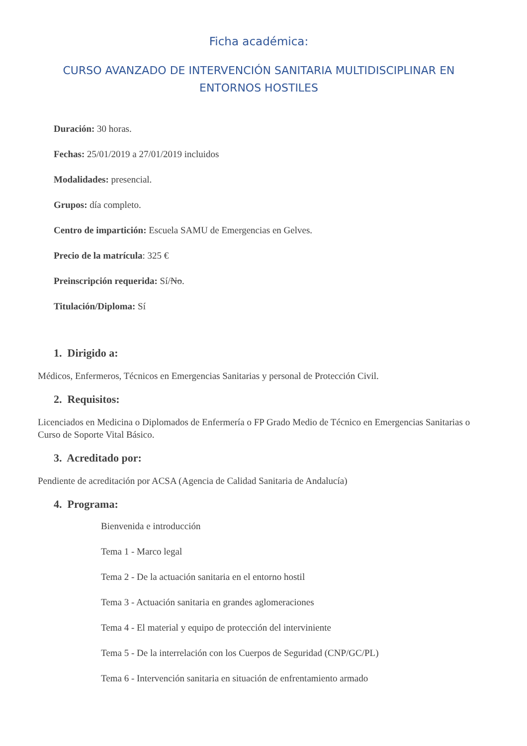Ficha académica:
CURSO AVANZADO DE INTERVENCIÓN SANITARIA MULTIDISCIPLINAR EN ENTORNOS HOSTILES
Duración: 30 horas.
Fechas: 25/01/2019 a 27/01/2019 incluidos
Modalidades: presencial.
Grupos: día completo.
Centro de impartición: Escuela SAMU de Emergencias en Gelves.
Precio de la matrícula: 325 €
Preinscripción requerida: Sí/No.
Titulación/Diploma: Sí
1. Dirigido a:
Médicos, Enfermeros, Técnicos en Emergencias Sanitarias y personal de Protección Civil.
2. Requisitos:
Licenciados en Medicina o Diplomados de Enfermería o FP Grado Medio de Técnico en Emergencias Sanitarias o Curso de Soporte Vital Básico.
3. Acreditado por:
Pendiente de acreditación por ACSA (Agencia de Calidad Sanitaria de Andalucía)
4. Programa:
Bienvenida e introducción
Tema 1 - Marco legal
Tema 2 - De la actuación sanitaria en el entorno hostil
Tema 3 - Actuación sanitaria en grandes aglomeraciones
Tema 4 - El material y equipo de protección del interviniente
Tema 5 - De la interrelación con los Cuerpos de Seguridad (CNP/GC/PL)
Tema 6 - Intervención sanitaria en situación de enfrentamiento armado